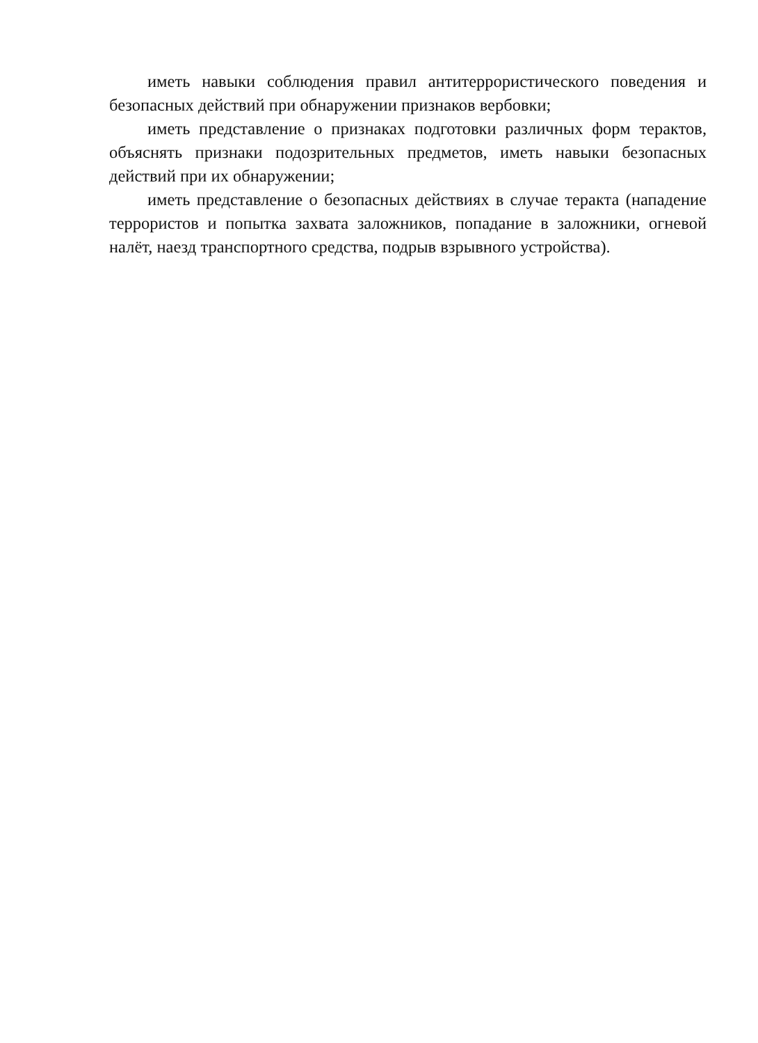иметь навыки соблюдения правил антитеррористического поведения и безопасных действий при обнаружении признаков вербовки;
иметь представление о признаках подготовки различных форм терактов, объяснять признаки подозрительных предметов, иметь навыки безопасных действий при их обнаружении;
иметь представление о безопасных действиях в случае теракта (нападение террористов и попытка захвата заложников, попадание в заложники, огневой налёт, наезд транспортного средства, подрыв взрывного устройства).